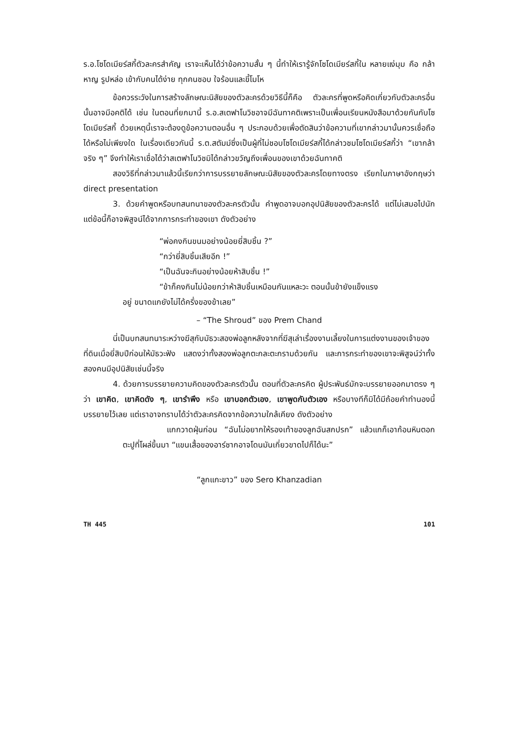ร.อ.โซโดเมียร์สกี้ตัวละครสำคัญ เราจะเห็นได้ว่าข้อความสั้น ๆ นี้ทำให้เรารู้จักโซโดเมียร์สกี้ใน หลายแง่มุม คือ กล้าหาญ รูปหล่อ เข้ากับคนได้ง่าย ทุกคนชอบ ใจร้อนและขี้โมโห
ข้อควรระวังในการสร้างลักษณะนิสัยของตัวละครด้วยวิธีนี้ก็คือ ตัวละครที่พูดหรือคิดเกี่ยวกับตัวละครอื่นนั้นอาจมีอคติได้ เช่น ในตอนที่ยกมานี้ ร.อ.สเตฟาโนวิชอาจมีฉันทาคติเพราะเป็นเพื่อนเรียนหนังสือมาด้วยกันกับโซโดเมียร์สกี้ ด้วยเหตุนี้เราจะต้องดูข้อความตอนอื่น ๆ ประกอบด้วยเพื่อตัดสินว่าข้อความที่เขากล่าวมานั้นควรเชื่อถือได้หรือไม่เพียงใด ในเรื่องเดียวกันนี้ ร.ต.สตัมม์ซึ่งเป็นผู้ที่ไม่ชอบโซโดเมียร์สกี้ได้กล่าวชมโซโดเมียร์สกี้ว่า “เขากล้าจริง ๆ” จึงทำให้เราเชื่อได้ว่าสเตฟาโนวิชมิได้กล่าวขวัญถึงเพื่อนของเขาด้วยฉันทาคติ
สองวิธีที่กล่าวมาแล้วนี้เรียกว่าการบรรยายลักษณะนิสัยของตัวละครโดยทางตรง เรียกในภาษาอังกฤษว่า direct presentation
3. ด้วยคำพูดหรือบทสนทนาของตัวละครตัวนั้น คำพูดอาจบอกอุปนิสัยของตัวละครได้ แต่ไม่เสมอไปนัก แต่ข้อนี้ก็อาจพิสูจน์ได้จากการกระทำของเขา ดังตัวอย่าง
“พ่อคงกินขนมอย่างน้อยยี่สิบชิ้น ?”
“กว่ายี่สิบชิ้นเสียอีก !”
“เป็นฉันจะกินอย่างน้อยห้าสิบชิ้น !”
“ข้าก็คงกินไม่น้อยกว่าห้าสิบชิ้นเหมือนกันแหละวะ ตอนนั้นข้ายังแข็งแรง
อยู่ ขนาดแกยังไม่ได้ครึ่งของข้าเลย”
– “The Shroud” ของ Prem Chand
นี่เป็นบทสนทนาระหว่างฆีสุกับมัธวะสองพ่อลูกหลังจากที่ฆีสุเล่าเรื่องงานเลี้ยงในการแต่งงานของเจ้าของที่ดินเมื่อยี่สิบปีก่อนให้มัธวะฟัง แสดงว่าทั้งสองพ่อลูกตะกละตะกรามด้วยกัน และการกระทำของเขาจะพิสูจน์ว่าทั้งสองคนมีอุปนิสัยเช่นนี้จริง
4. ด้วยการบรรยายความคิดของตัวละครตัวนั้น ตอนที่ตัวละครคิด ผู้ประพันธ์มักจะบรรยายออกมาตรง ๆ ว่า เขาคิด, เขาคิดดัง ๆ, เขารำพึง หรือ เขาบอกตัวเอง, เขาพูดกับตัวเอง หรือบางทีก็มิได้มีถ้อยคำทำนองนี้บรรยายไว้เลย แต่เราอาจทราบได้ว่าตัวละครคิดจากข้อความใกล้เคียง ดังตัวอย่าง
แกกวาดฝุ่นก่อน “ฉันไม่อยากให้รองเท้าของลูกฉันสกปรก” แล้วแกก็เอาก้อนหินตอกตะปูที่โผล่ขึ้นมา “แขนเสื้อของอาร์ชากอาจโดนมันเกี่ยวขาดไปก็ได้นะ”
“ลูกแกะขาว” ของ Sero Khanzadian
TH 445 101